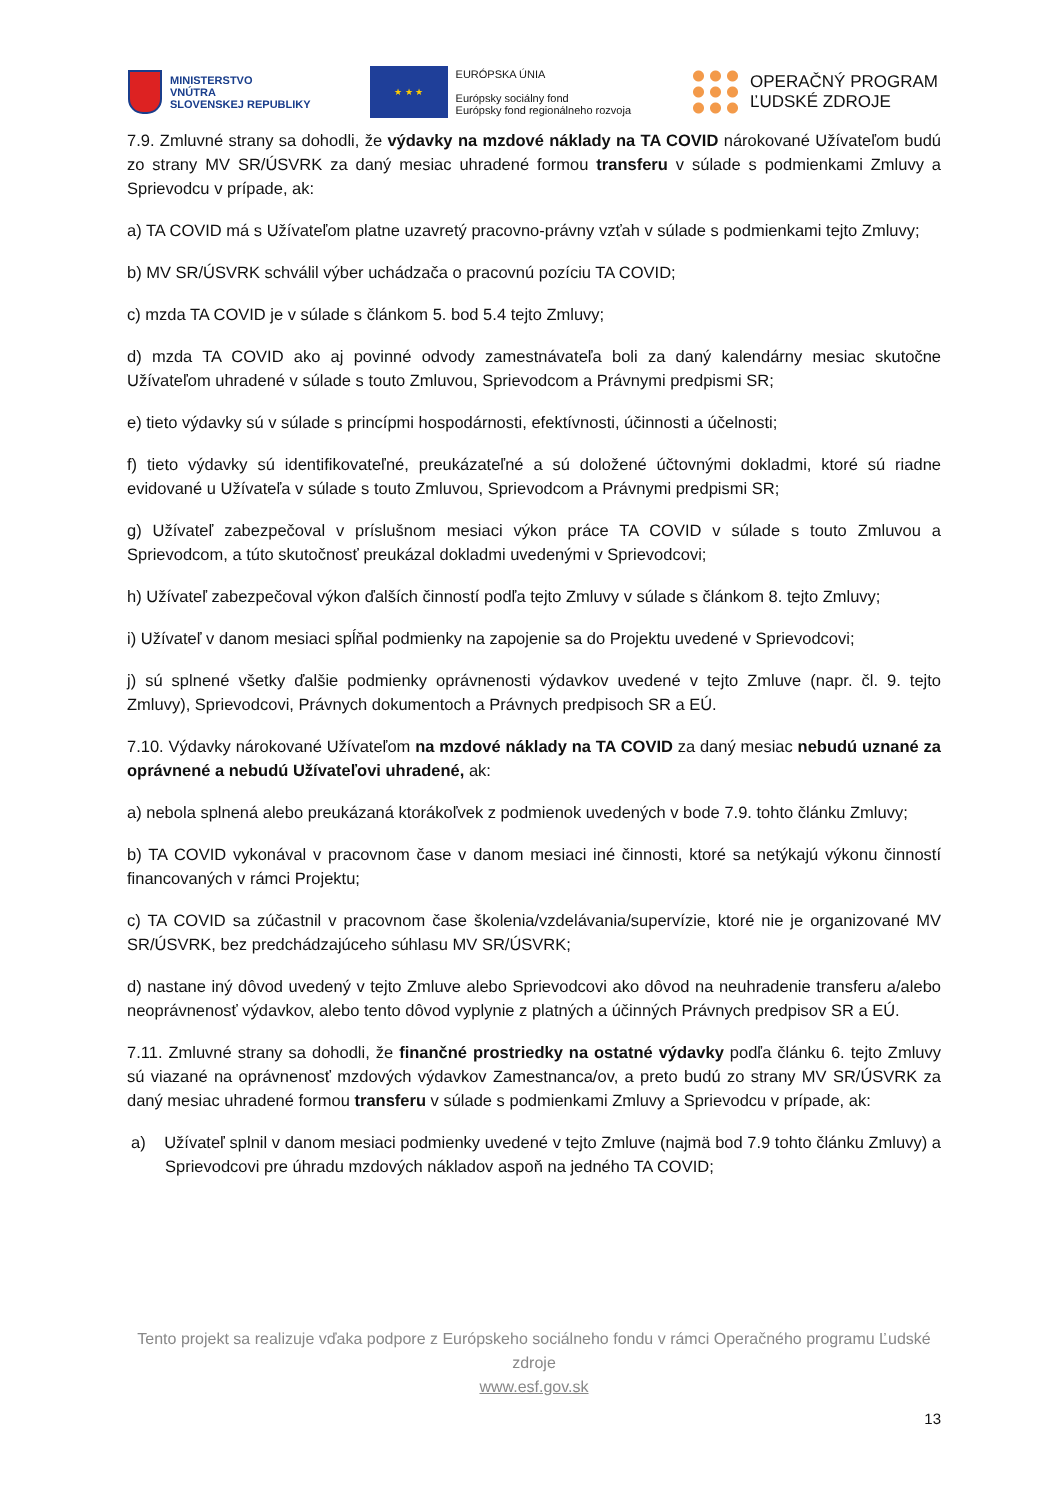MINISTERSTVO
VNÚTRA
SLOVENSKEJ REPUBLIKY
★ ★ ★
EURÓPSKA ÚNIA
Európsky sociálny fond
Európsky fond regionálneho rozvoja
OPERAČNÝ PROGRAM
ĽUDSKÉ ZDROJE
7.9. Zmluvné strany sa dohodli, že výdavky na mzdové náklady na TA COVID nárokované Užívateľom budú zo strany MV SR/ÚSVRK za daný mesiac uhradené formou transferu v súlade s podmienkami Zmluvy a Sprievodcu v prípade, ak:
a) TA COVID má s Užívateľom platne uzavretý pracovno-právny vzťah v súlade s podmienkami tejto Zmluvy;
b) MV SR/ÚSVRK schválil výber uchádzača o pracovnú pozíciu TA COVID;
c) mzda TA COVID je v súlade s článkom 5. bod 5.4 tejto Zmluvy;
d) mzda TA COVID ako aj povinné odvody zamestnávateľa boli za daný kalendárny mesiac skutočne Užívateľom uhradené v súlade s touto Zmluvou, Sprievodcom a Právnymi predpismi SR;
e) tieto výdavky sú v súlade s princípmi hospodárnosti, efektívnosti, účinnosti a účelnosti;
f) tieto výdavky sú identifikovateľné, preukázateľné a sú doložené účtovnými dokladmi, ktoré sú riadne evidované u Užívateľa v súlade s touto Zmluvou, Sprievodcom a Právnymi predpismi SR;
g) Užívateľ zabezpečoval v príslušnom mesiaci výkon práce TA COVID v súlade s touto Zmluvou a Sprievodcom, a túto skutočnosť preukázal dokladmi uvedenými v Sprievodcovi;
h) Užívateľ zabezpečoval výkon ďalších činností podľa tejto Zmluvy v súlade s článkom 8. tejto Zmluvy;
i) Užívateľ v danom mesiaci spĺňal podmienky na zapojenie sa do Projektu uvedené v Sprievodcovi;
j) sú splnené všetky ďalšie podmienky oprávnenosti výdavkov uvedené v tejto Zmluve (napr. čl. 9. tejto Zmluvy), Sprievodcovi, Právnych dokumentoch a Právnych predpisoch SR a EÚ.
7.10. Výdavky nárokované Užívateľom na mzdové náklady na TA COVID za daný mesiac nebudú uznané za oprávnené a nebudú Užívateľovi uhradené, ak:
a) nebola splnená alebo preukázaná ktorákoľvek z podmienok uvedených v bode 7.9. tohto článku Zmluvy;
b) TA COVID vykonával v pracovnom čase v danom mesiaci iné činnosti, ktoré sa netýkajú výkonu činností financovaných v rámci Projektu;
c) TA COVID sa zúčastnil v pracovnom čase školenia/vzdelávania/supervízie, ktoré nie je organizované MV SR/ÚSVRK, bez predchádzajúceho súhlasu MV SR/ÚSVRK;
d) nastane iný dôvod uvedený v tejto Zmluve alebo Sprievodcovi ako dôvod na neuhradenie transferu a/alebo neoprávnenosť výdavkov, alebo tento dôvod vyplynie z platných a účinných Právnych predpisov SR a EÚ.
7.11. Zmluvné strany sa dohodli, že finančné prostriedky na ostatné výdavky podľa článku 6. tejto Zmluvy sú viazané na oprávnenosť mzdových výdavkov Zamestnanca/ov, a preto budú zo strany MV SR/ÚSVRK za daný mesiac uhradené formou transferu v súlade s podmienkami Zmluvy a Sprievodcu v prípade, ak:
a) Užívateľ splnil v danom mesiaci podmienky uvedené v tejto Zmluve (najmä bod 7.9 tohto článku Zmluvy) a Sprievodcovi pre úhradu mzdových nákladov aspoň na jedného TA COVID;
Tento projekt sa realizuje vďaka podpore z Európskeho sociálneho fondu v rámci Operačného programu Ľudské zdroje
www.esf.gov.sk
13